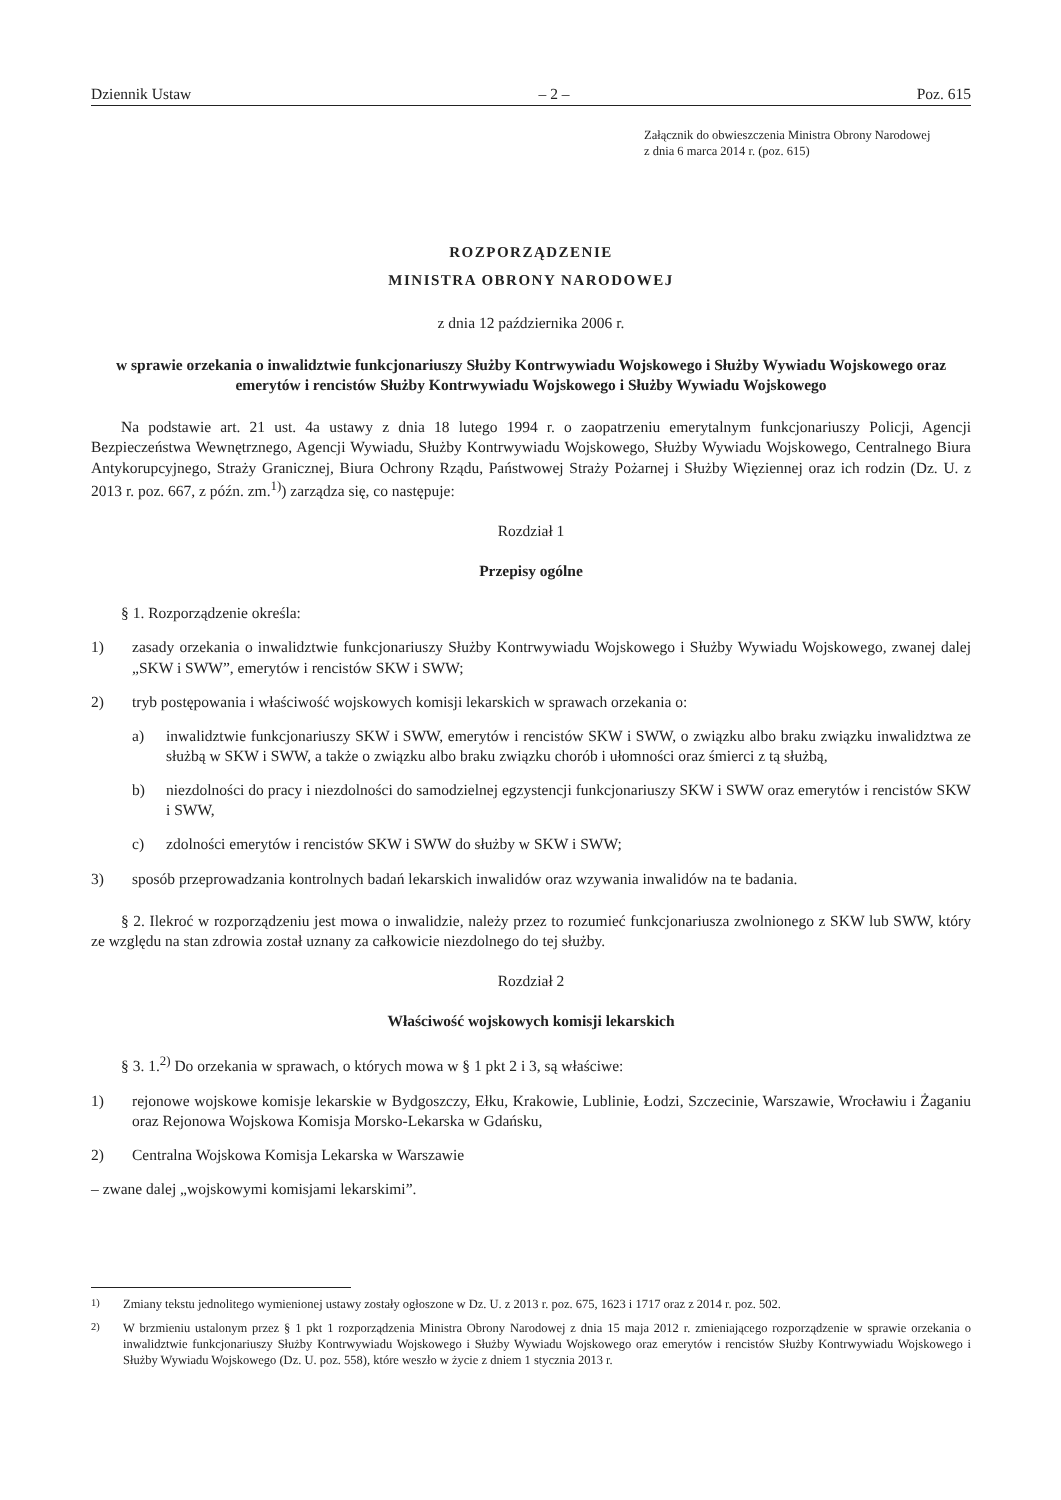Dziennik Ustaw – 2 – Poz. 615
Załącznik do obwieszczenia Ministra Obrony Narodowej
z dnia 6 marca 2014 r. (poz. 615)
ROZPORZĄDZENIE
MINISTRA OBRONY NARODOWEJ
z dnia 12 października 2006 r.
w sprawie orzekania o inwalidztwie funkcjonariuszy Służby Kontrwywiadu Wojskowego i Służby Wywiadu Wojskowego oraz emerytów i rencistów Służby Kontrwywiadu Wojskowego i Służby Wywiadu Wojskowego
Na podstawie art. 21 ust. 4a ustawy z dnia 18 lutego 1994 r. o zaopatrzeniu emerytalnym funkcjonariuszy Policji, Agencji Bezpieczeństwa Wewnętrznego, Agencji Wywiadu, Służby Kontrwywiadu Wojskowego, Służby Wywiadu Wojskowego, Centralnego Biura Antykorupcyjnego, Straży Granicznej, Biura Ochrony Rządu, Państwowej Straży Pożarnej i Służby Więziennej oraz ich rodzin (Dz. U. z 2013 r. poz. 667, z późn. zm.<sup>1)</sup>) zarządza się, co następuje:
Rozdział 1
Przepisy ogólne
§ 1. Rozporządzenie określa:
1) zasady orzekania o inwalidztwie funkcjonariuszy Służby Kontrwywiadu Wojskowego i Służby Wywiadu Wojskowego, zwanej dalej „SKW i SWW”, emerytów i rencistów SKW i SWW;
2) tryb postępowania i właściwość wojskowych komisji lekarskich w sprawach orzekania o:
a) inwalidztwie funkcjonariuszy SKW i SWW, emerytów i rencistów SKW i SWW, o związku albo braku związku inwalidztwa ze służbą w SKW i SWW, a także o związku albo braku związku chorób i ułomności oraz śmierci z tą służbą,
b) niezdolności do pracy i niezdolności do samodzielnej egzystencji funkcjonariuszy SKW i SWW oraz emerytów i rencistów SKW i SWW,
c) zdolności emerytów i rencistów SKW i SWW do służby w SKW i SWW;
3) sposób przeprowadzania kontrolnych badań lekarskich inwalidów oraz wzywania inwalidów na te badania.
§ 2. Ilekroć w rozporządzeniu jest mowa o inwalidzie, należy przez to rozumieć funkcjonariusza zwolnionego z SKW lub SWW, który ze względu na stan zdrowia został uznany za całkowicie niezdolnego do tej służby.
Rozdział 2
Właściwość wojskowych komisji lekarskich
§ 3. 1.<sup>2)</sup> Do orzekania w sprawach, o których mowa w § 1 pkt 2 i 3, są właściwe:
1) rejonowe wojskowe komisje lekarskie w Bydgoszczy, Ełku, Krakowie, Lublinie, Łodzi, Szczecinie, Warszawie, Wrocławiu i Żaganiu oraz Rejonowa Wojskowa Komisja Morsko-Lekarska w Gdańsku,
2) Centralna Wojskowa Komisja Lekarska w Warszawie
– zwane dalej „wojskowymi komisjami lekarskimi”.
<sup>1)</sup> Zmiany tekstu jednolitego wymienionej ustawy zostały ogłoszone w Dz. U. z 2013 r. poz. 675, 1623 i 1717 oraz z 2014 r. poz. 502.
<sup>2)</sup> W brzmieniu ustalonym przez § 1 pkt 1 rozporządzenia Ministra Obrony Narodowej z dnia 15 maja 2012 r. zmieniającego rozporządzenie w sprawie orzekania o inwalidztwie funkcjonariuszy Służby Kontrwywiadu Wojskowego i Służby Wywiadu Wojskowego oraz emerytów i rencistów Służby Kontrwywiadu Wojskowego i Służby Wywiadu Wojskowego (Dz. U. poz. 558), które weszło w życie z dniem 1 stycznia 2013 r.